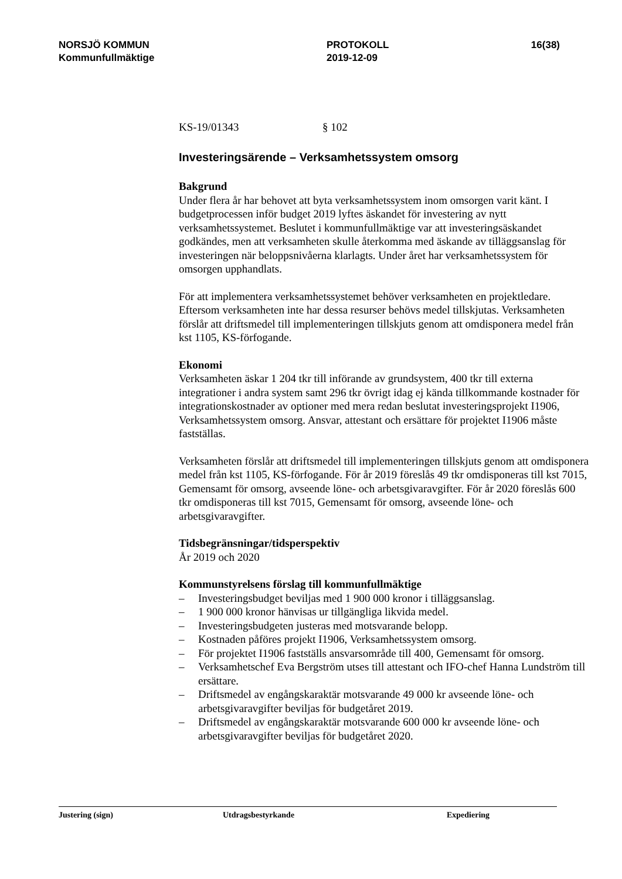NORSJÖ KOMMUN
Kommunfullmäktige
PROTOKOLL
2019-12-09
16(38)
KS-19/01343 § 102
Investeringsärende – Verksamhetssystem omsorg
Bakgrund
Under flera år har behovet att byta verksamhetssystem inom omsorgen varit känt. I budgetprocessen inför budget 2019 lyftes äskandet för investering av nytt verksamhetssystemet. Beslutet i kommunfullmäktige var att investeringsäskandet godkändes, men att verksamheten skulle återkomma med äskande av tilläggsanslag för investeringen när beloppsnivåerna klarlagts. Under året har verksamhetssystem för omsorgen upphandlats.
För att implementera verksamhetssystemet behöver verksamheten en projektledare. Eftersom verksamheten inte har dessa resurser behövs medel tillskjutas. Verksamheten förslår att driftsmedel till implementeringen tillskjuts genom att omdisponera medel från kst 1105, KS-förfogande.
Ekonomi
Verksamheten äskar 1 204 tkr till införande av grundsystem, 400 tkr till externa integrationer i andra system samt 296 tkr övrigt idag ej kända tillkommande kostnader för integrationskostnader av optioner med mera redan beslutat investeringsprojekt I1906, Verksamhetssystem omsorg. Ansvar, attestant och ersättare för projektet I1906 måste fastställas.
Verksamheten förslår att driftsmedel till implementeringen tillskjuts genom att omdisponera medel från kst 1105, KS-förfogande. För år 2019 föreslås 49 tkr omdisponeras till kst 7015, Gemensamt för omsorg, avseende löne- och arbetsgivaravgifter. För år 2020 föreslås 600 tkr omdisponeras till kst 7015, Gemensamt för omsorg, avseende löne- och arbetsgivaravgifter.
Tidsbegränsningar/tidsperspektiv
År 2019 och 2020
Kommunstyrelsens förslag till kommunfullmäktige
– Investeringsbudget beviljas med 1 900 000 kronor i tilläggsanslag.
– 1 900 000 kronor hänvisas ur tillgängliga likvida medel.
– Investeringsbudgeten justeras med motsvarande belopp.
– Kostnaden påföres projekt I1906, Verksamhetssystem omsorg.
– För projektet I1906 fastställs ansvarsområde till 400, Gemensamt för omsorg.
– Verksamhetschef Eva Bergström utses till attestant och IFO-chef Hanna Lundström till ersättare.
– Driftsmedel av engångskaraktär motsvarande 49 000 kr avseende löne- och arbetsgivaravgifter beviljas för budgetåret 2019.
– Driftsmedel av engångskaraktär motsvarande 600 000 kr avseende löne- och arbetsgivaravgifter beviljas för budgetåret 2020.
Justering (sign) Utdragsbestyrkande Expediering